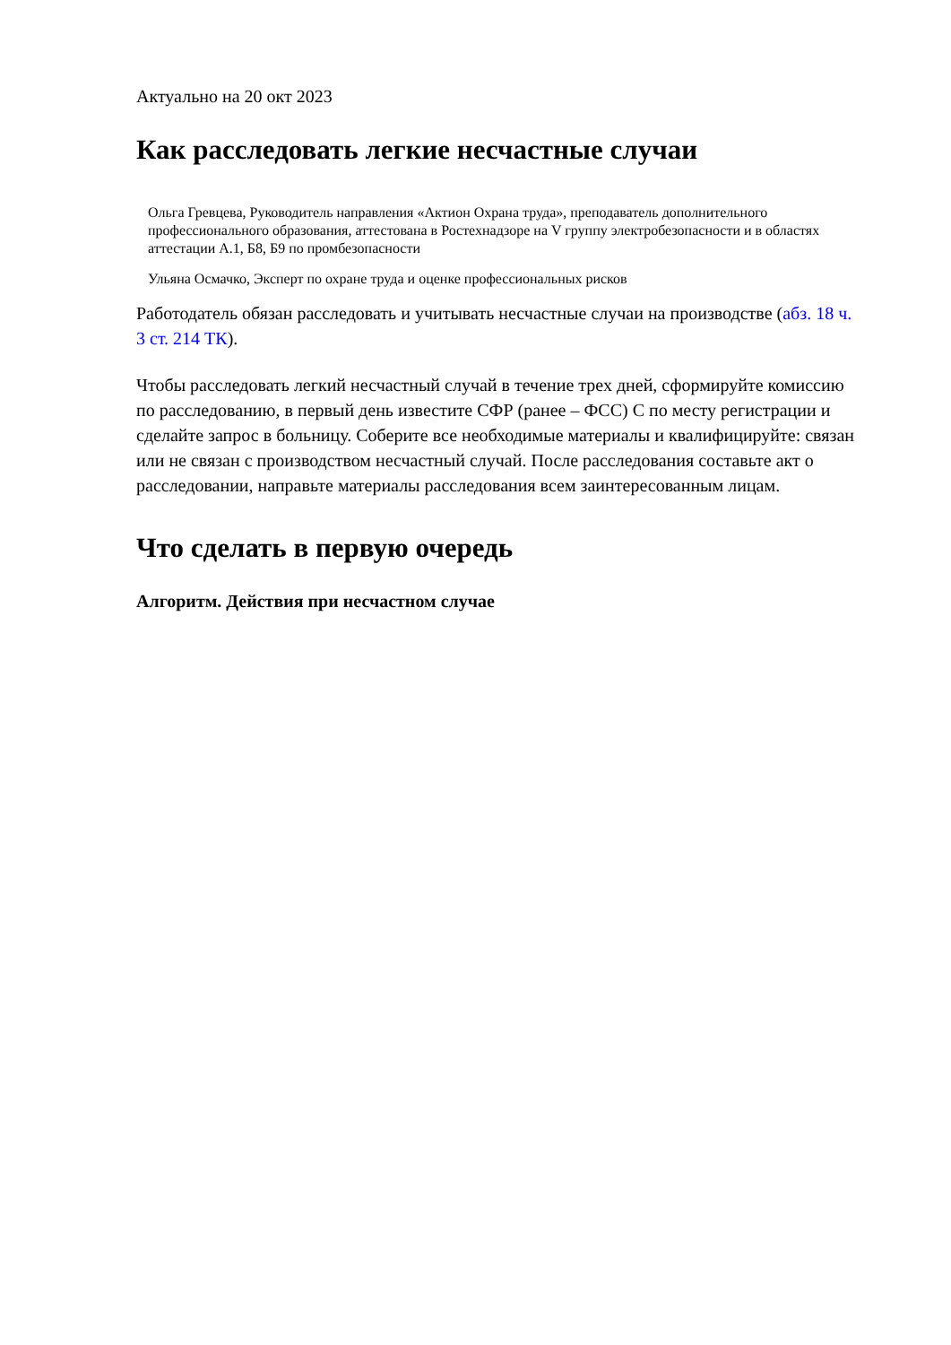Актуально на 20 окт 2023
Как расследовать легкие несчастные случаи
Ольга Гревцева, Руководитель направления «Актион Охрана труда», преподаватель дополнительного профессионального образования, аттестована в Ростехнадзоре на V группу электробезопасности и в областях аттестации А.1, Б8, Б9 по промбезопасности
Ульяна Осмачко, Эксперт по охране труда и оценке профессиональных рисков
Работодатель обязан расследовать и учитывать несчастные случаи на производстве (абз. 18 ч. 3 ст. 214 ТК).
Чтобы расследовать легкий несчастный случай в течение трех дней, сформируйте комиссию по расследованию, в первый день известите СФР (ранее – ФСС) С по месту регистрации и сделайте запрос в больницу. Соберите все необходимые материалы и квалифицируйте: связан или не связан с производством несчастный случай. После расследования составьте акт о расследовании, направьте материалы расследования всем заинтересованным лицам.
Что сделать в первую очередь
Алгоритм. Действия при несчастном случае